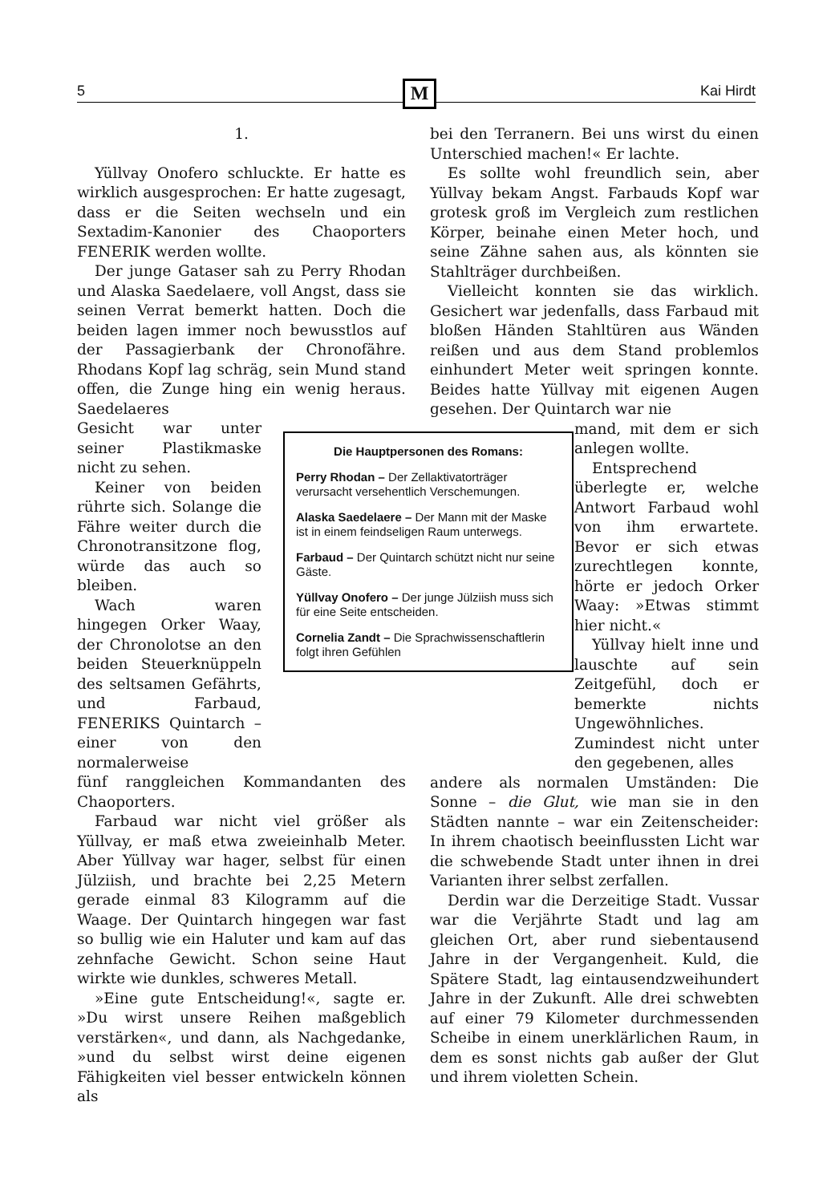5 Kai Hirdt M
1.
Yüllvay Onofero schluckte. Er hatte es wirklich ausgesprochen: Er hatte zugesagt, dass er die Seiten wechseln und ein Sextadim-Kanonier des Chaoporters FENERIK werden wollte.
Der junge Gataser sah zu Perry Rhodan und Alaska Saedelaere, voll Angst, dass sie seinen Verrat bemerkt hatten. Doch die beiden lagen immer noch bewusstlos auf der Passagierbank der Chronofähre. Rhodans Kopf lag schräg, sein Mund stand offen, die Zunge hing ein wenig heraus. Saedelaeres
Gesicht war unter seiner Plastikmaske nicht zu sehen.
Keiner von beiden rührte sich. Solange die Fähre weiter durch die Chronotransitzone flog, würde das auch so bleiben.
Wach waren hingegen Orker Waay, der Chronolotse an den beiden Steuerknüppeln des seltsamen Gefährts, und Farbaud, FENERIKS Quintarch – einer von den normalerweise
fünf ranggleichen Kommandanten des Chaoporters.
Farbaud war nicht viel größer als Yüllvay, er maß etwa zweieinhalb Meter. Aber Yüllvay war hager, selbst für einen Jülziish, und brachte bei 2,25 Metern gerade einmal 83 Kilogramm auf die Waage. Der Quintarch hingegen war fast so bullig wie ein Haluter und kam auf das zehnfache Gewicht. Schon seine Haut wirkte wie dunkles, schweres Metall.
»Eine gute Entscheidung!«, sagte er. »Du wirst unsere Reihen maßgeblich verstärken«, und dann, als Nachgedanke, »und du selbst wirst deine eigenen Fähigkeiten viel besser entwickeln können als
bei den Terranern. Bei uns wirst du einen Unterschied machen!« Er lachte.
Es sollte wohl freundlich sein, aber Yüllvay bekam Angst. Farbauds Kopf war grotesk groß im Vergleich zum restlichen Körper, beinahe einen Meter hoch, und seine Zähne sahen aus, als könnten sie Stahlträger durchbeißen.
Vielleicht konnten sie das wirklich. Gesichert war jedenfalls, dass Farbaud mit bloßen Händen Stahltüren aus Wänden reißen und aus dem Stand problemlos einhundert Meter weit springen konnte. Beides hatte Yüllvay mit eigenen Augen gesehen. Der Quintarch war nie
mand, mit dem er sich anlegen wollte.
Entsprechend überlegte er, welche Antwort Farbaud wohl von ihm erwartete. Bevor er sich etwas zurechtlegen konnte, hörte er jedoch Orker Waay: »Etwas stimmt hier nicht.«
Yüllvay hielt inne und lauschte auf sein Zeitgefühl, doch er bemerkte nichts Ungewöhnliches. Zumindest nicht unter den gegebenen, alles
andere als normalen Umständen: Die Sonne – die Glut, wie man sie in den Städten nannte – war ein Zeitenscheider: In ihrem chaotisch beeinflussten Licht war die schwebende Stadt unter ihnen in drei Varianten ihrer selbst zerfallen.
Derdin war die Derzeitige Stadt. Vussar war die Verjährte Stadt und lag am gleichen Ort, aber rund siebentausend Jahre in der Vergangenheit. Kuld, die Spätere Stadt, lag eintausendzweihundert Jahre in der Zukunft. Alle drei schwebten auf einer 79 Kilometer durchmessenden Scheibe in einem unerklärlichen Raum, in dem es sonst nichts gab außer der Glut und ihrem violetten Schein.
Die Hauptpersonen des Romans:
Perry Rhodan – Der Zellaktivatorträger verursacht versehentlich Verschemungen.
Alaska Saedelaere – Der Mann mit der Maske ist in einem feindseligen Raum unterwegs.
Farbaud – Der Quintarch schützt nicht nur seine Gäste.
Yüllvay Onofero – Der junge Jülziish muss sich für eine Seite entscheiden.
Cornelia Zandt – Die Sprachwissenschaftlerin folgt ihren Gefühlen